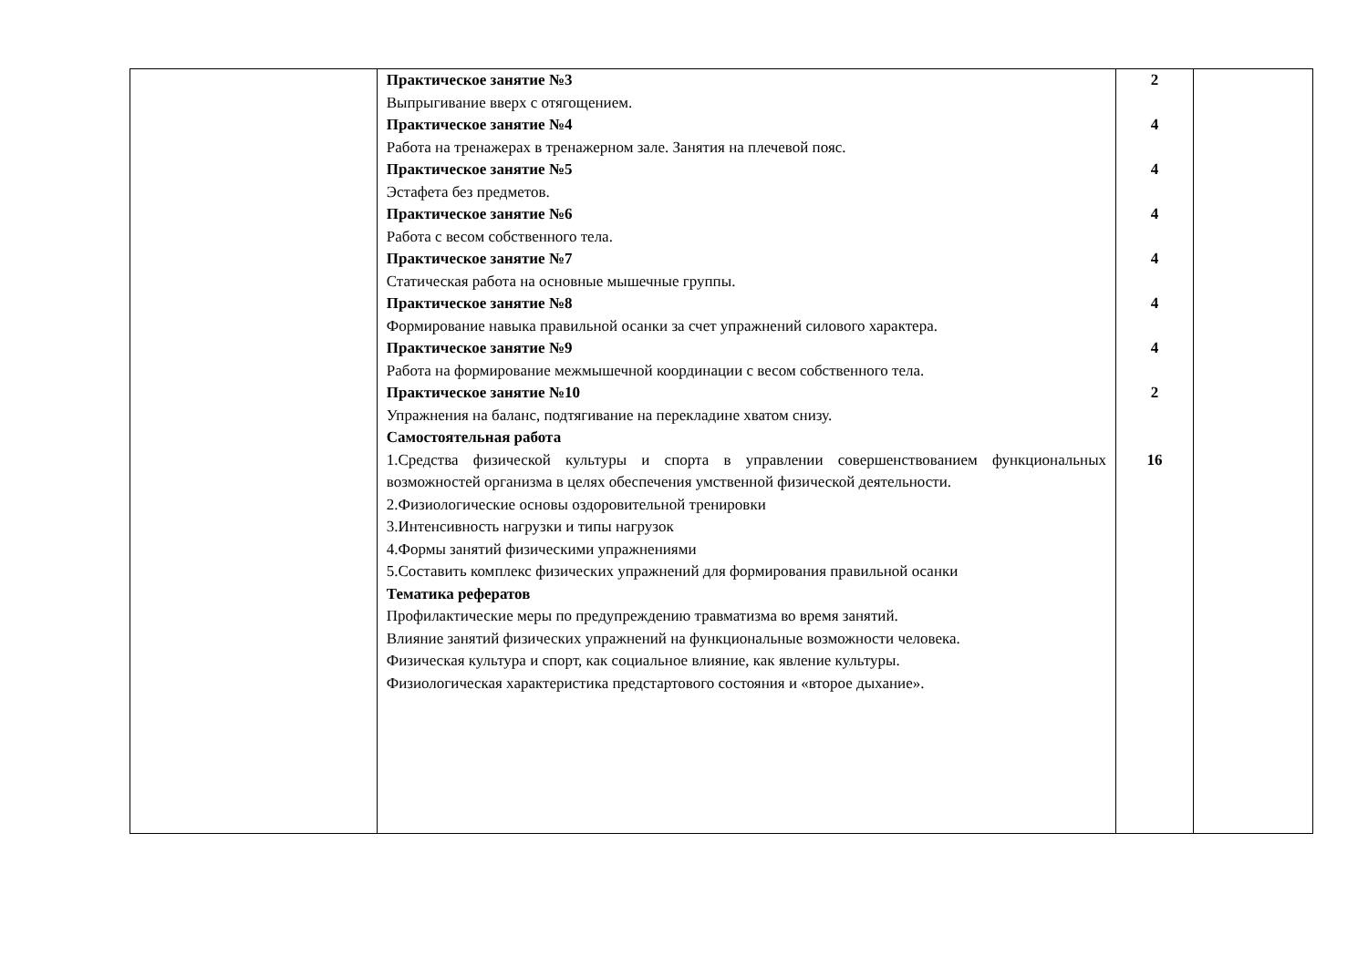| | Практическое занятие №3 Выпрыгивание вверх с отягощением. Практическое занятие №4 Работа на тренажерах в тренажерном зале. Занятия на плечевой пояс. Практическое занятие №5 Эстафета без предметов. Практическое занятие №6 Работа с весом собственного тела. Практическое занятие №7 Статическая работа на основные мышечные группы. Практическое занятие №8 Формирование навыка правильной осанки за счет упражнений силового характера. Практическое занятие №9 Работа на формирование межмышечной координации с весом собственного тела. Практическое занятие №10 Упражнения на баланс, подтягивание на перекладине хватом снизу. Самостоятельная работа 1.Средства физической культуры и спорта в управлении совершенствованием функциональных возможностей организма в целях обеспечения умственной физической деятельности. 2.Физиологические основы оздоровительной тренировки 3.Интенсивность нагрузки и типы нагрузок 4.Формы занятий физическими упражнениями 5.Составить комплекс физических упражнений для формирования правильной осанки Тематика рефератов Профилактические меры по предупреждению травматизма во время занятий. Влияние занятий физических упражнений на функциональные возможности человека. Физическая культура и спорт, как социальное влияние, как явление культуры. Физиологическая характеристика предстартового состояния и «второе дыхание». | 2 4 4 4 4 4 4 2 16 | |